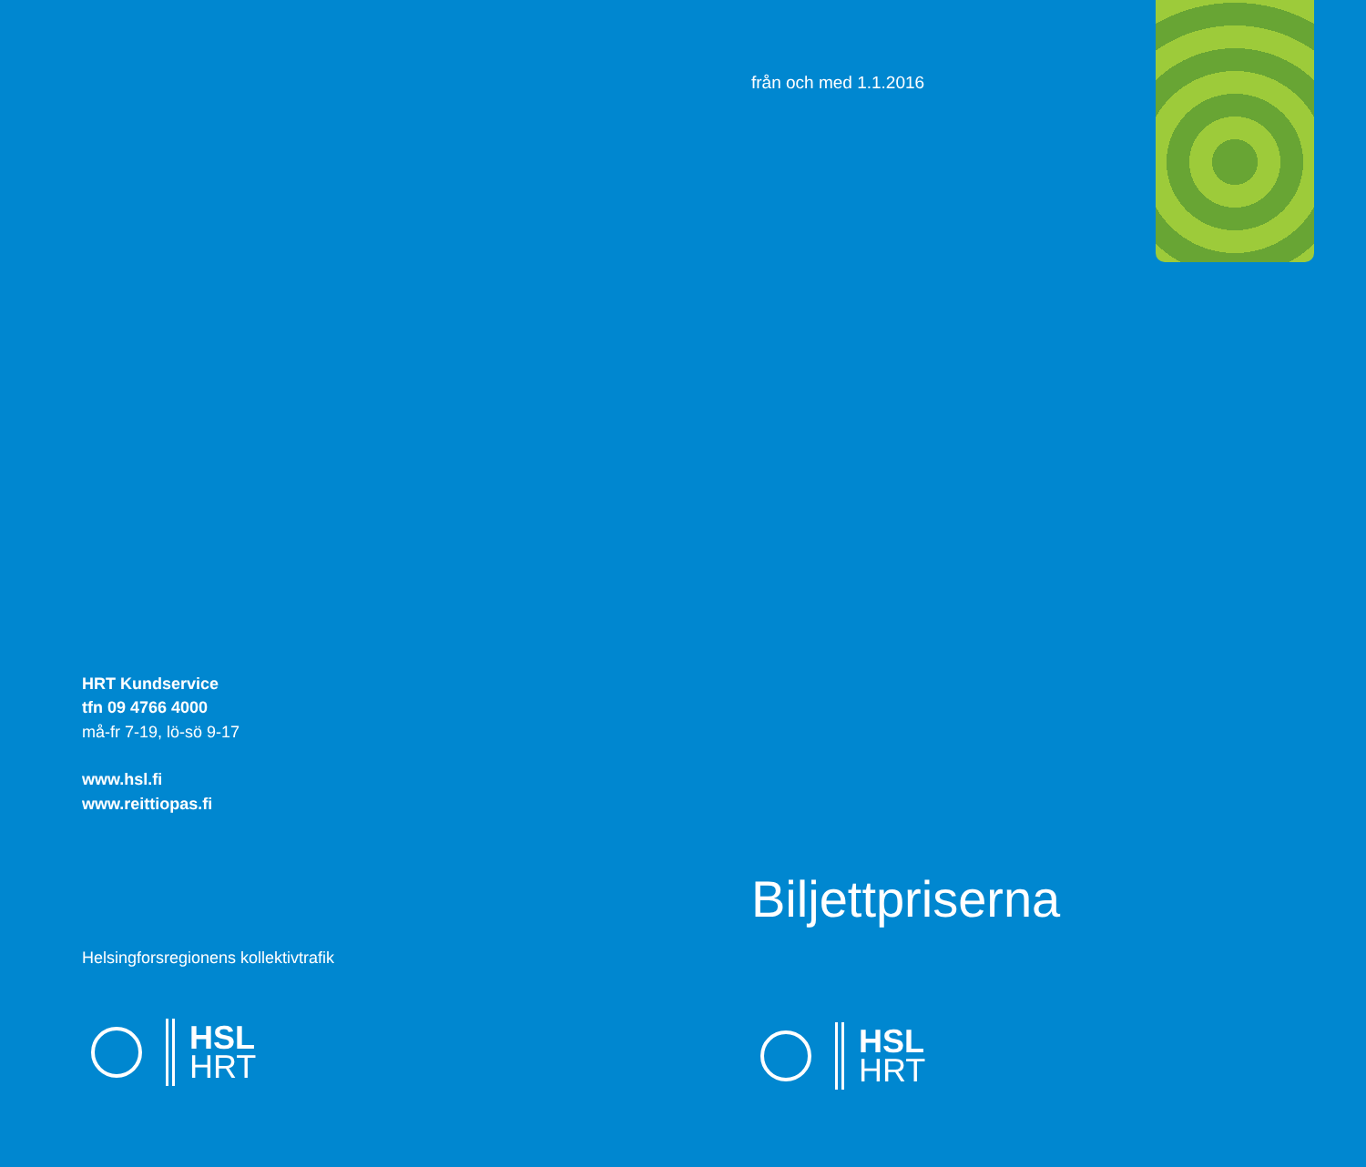HRT Kundservice
tfn 09 4766 4000
må-fr 7-19, lö-sö 9-17
www.hsl.fi
www.reittiopas.fi
Helsingforsregionens kollektivtrafik
HSL
HRT
från och med 1.1.2016
Biljettpriserna
HSL
HRT